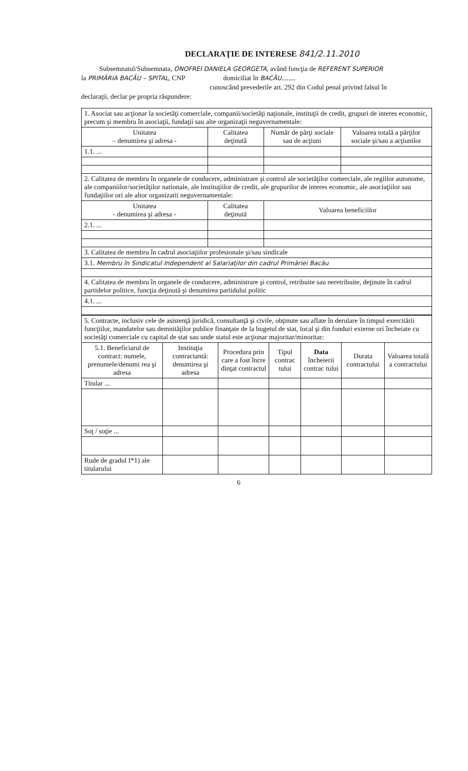DECLARAŢIE DE INTERESE 841/2.11.2010
Subsemnatul/Subsemnata, ONOFREI DANIELA GEORGETA, având funcţia de REFERENT SUPERIOR
la PRIMĂRIA BACĂU – SPITAL, CNP domiciliat în BACĂU........
cunoscând prevederile art. 292 din Codul penal privind falsul în
declaraţii, declar pe propria răspundere:
| 1. Asociat sau acţionar la societăţi comerciale, companii/societăţi naţionale, instituţii de credit, grupuri de interes economic, precum şi membru în asociaţii, fundaţii sau alte organizaţii neguvernamentale: | | | |
| Unitatea – denumirea şi adresa - | Calitatea deţinută | Număr de părţi sociale sau de acţiuni | Valoarea totală a părţilor sociale şi/sau a acţiunilor |
| 1.1. ... | | | |
| 2. Calitatea de membru în organele de conducere, administrare şi control ale societăţilor comerciale, ale regiilor autonome, ale companiilor/societăţilor nationale, ale instituţiilor de credit, ale grupurilor de interes economic, ale asociaţiilor sau fundaţiilor ori ale altor organizatii neguvernamentale: | | | |
| Unitatea - denumirea şi adresa - | Calitatea deţinută | Valoarea beneficiilor | |
| 2.1. ... | | | |
| 3. Calitatea de membru în cadrul asociaţiilor profesionale şi/sau sindicale | | | |
| 3.1. Membru în Sindicatul Independent al Salariaţilor din cadrul Primăriei Bacău | | | |
| 4. Calitatea de membru în organele de conducere, administrare şi control, retribuite sau neretribuite, deţinute în cadrul partidelor politice, funcţia deţinută şi denumirea partidului politic | | | |
| 4.1. ... | | | |
| 5. Contracte, inclusiv cele de asistenţă juridică, consultanţă şi civile, obţinute sau aflate în derulare în timpul exercitării funcţiilor, mandatelor sau demnităţilor publice finanţate de la bugetul de stat, local şi din fonduri externe ori încheiate cu societăţi comerciale cu capital de stat sau unde statul este acţionar majoritar/minoritar: | | | | | | |
| 5.1. Beneficiarul de contract: numele, prenumele/denumi rea şi adresa | Instituţia contractantă: denumirea şi adresa | Procedura prin care a fost încre dinţat contractul | Tipul contrac tului | Data încheierii contrac tului | Durata contractului | Valoarea totală a contractului |
| Titular ... | | | | | | |
| Soţ / soţie ... | | | | | | |
| Rude de gradul I*1) ale titularului | | | | | | |
6